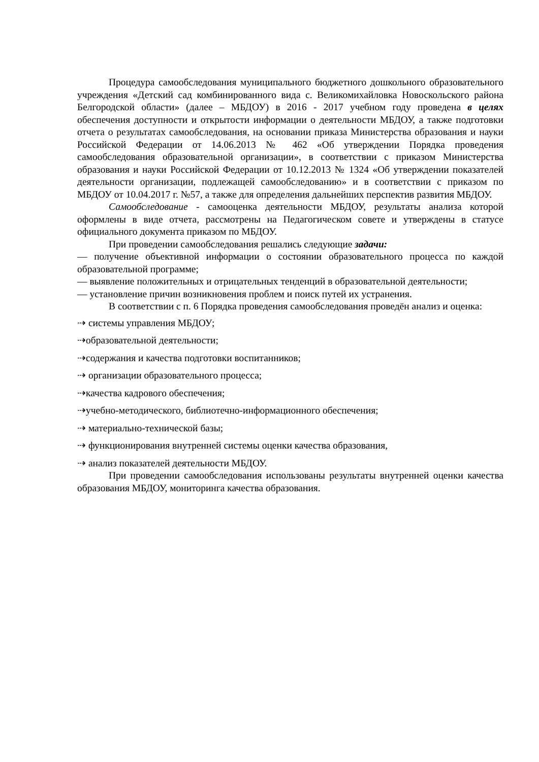Процедура самообследования муниципального бюджетного дошкольного образовательного учреждения «Детский сад комбинированного вида с. Великомихайловка Новоскольского района Белгородской области» (далее – МБДОУ) в 2016 - 2017 учебном году проведена в целях обеспечения доступности и открытости информации о деятельности МБДОУ, а также подготовки отчета о результатах самообследования, на основании приказа Министерства образования и науки Российской Федерации от 14.06.2013 № 462 «Об утверждении Порядка проведения самообследования образовательной организации», в соответствии с приказом Министерства образования и науки Российской Федерации от 10.12.2013 № 1324 «Об утверждении показателей деятельности организации, подлежащей самообследованию» и в соответствии с приказом по МБДОУ от 10.04.2017 г. №57, а также для определения дальнейших перспектив развития МБДОУ.
Самообследование - самооценка деятельности МБДОУ, результаты анализа которой оформлены в виде отчета, рассмотрены на Педагогическом совете и утверждены в статусе официального документа приказом по МБДОУ.
При проведении самообследования решались следующие задачи:
— получение объективной информации о состоянии образовательного процесса по каждой образовательной программе;
— выявление положительных и отрицательных тенденций в образовательной деятельности;
— установление причин возникновения проблем и поиск путей их устранения.
В соответствии с п. 6 Порядка проведения самообследования проведён анализ и оценка:
⇢ системы управления МБДОУ;
⇢образовательной деятельности;
⇢содержания и качества подготовки воспитанников;
⇢ организации образовательного процесса;
⇢качества кадрового обеспечения;
⇢учебно-методического, библиотечно-информационного обеспечения;
⇢ материально-технической базы;
⇢ функционирования внутренней системы оценки качества образования,
⇢ анализ показателей деятельности МБДОУ.
При проведении самообследования использованы результаты внутренней оценки качества образования МБДОУ, мониторинга качества образования.